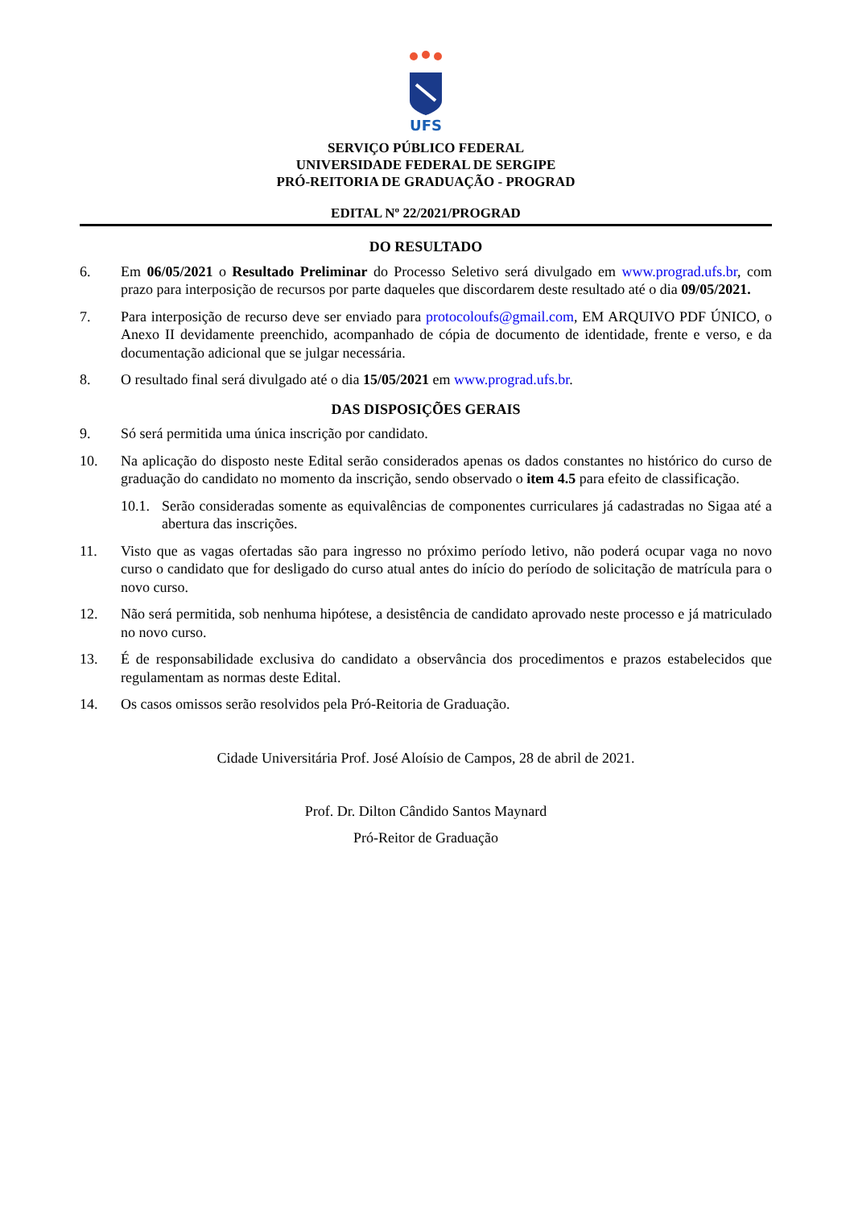UFS
SERVIÇO PÚBLICO FEDERAL
UNIVERSIDADE FEDERAL DE SERGIPE
PRÓ-REITORIA DE GRADUAÇÃO - PROGRAD
EDITAL Nº 22/2021/PROGRAD
DO RESULTADO
6. Em 06/05/2021 o Resultado Preliminar do Processo Seletivo será divulgado em www.prograd.ufs.br, com prazo para interposição de recursos por parte daqueles que discordarem deste resultado até o dia 09/05/2021.
7. Para interposição de recurso deve ser enviado para protocoloufs@gmail.com, EM ARQUIVO PDF ÚNICO, o Anexo II devidamente preenchido, acompanhado de cópia de documento de identidade, frente e verso, e da documentação adicional que se julgar necessária.
8. O resultado final será divulgado até o dia 15/05/2021 em www.prograd.ufs.br.
DAS DISPOSIÇÕES GERAIS
9. Só será permitida uma única inscrição por candidato.
10. Na aplicação do disposto neste Edital serão considerados apenas os dados constantes no histórico do curso de graduação do candidato no momento da inscrição, sendo observado o item 4.5 para efeito de classificação.
10.1. Serão consideradas somente as equivalências de componentes curriculares já cadastradas no Sigaa até a abertura das inscrições.
11. Visto que as vagas ofertadas são para ingresso no próximo período letivo, não poderá ocupar vaga no novo curso o candidato que for desligado do curso atual antes do início do período de solicitação de matrícula para o novo curso.
12. Não será permitida, sob nenhuma hipótese, a desistência de candidato aprovado neste processo e já matriculado no novo curso.
13. É de responsabilidade exclusiva do candidato a observância dos procedimentos e prazos estabelecidos que regulamentam as normas deste Edital.
14. Os casos omissos serão resolvidos pela Pró-Reitoria de Graduação.
Cidade Universitária Prof. José Aloísio de Campos, 28 de abril de 2021.
Prof. Dr. Dilton Cândido Santos Maynard
Pró-Reitor de Graduação